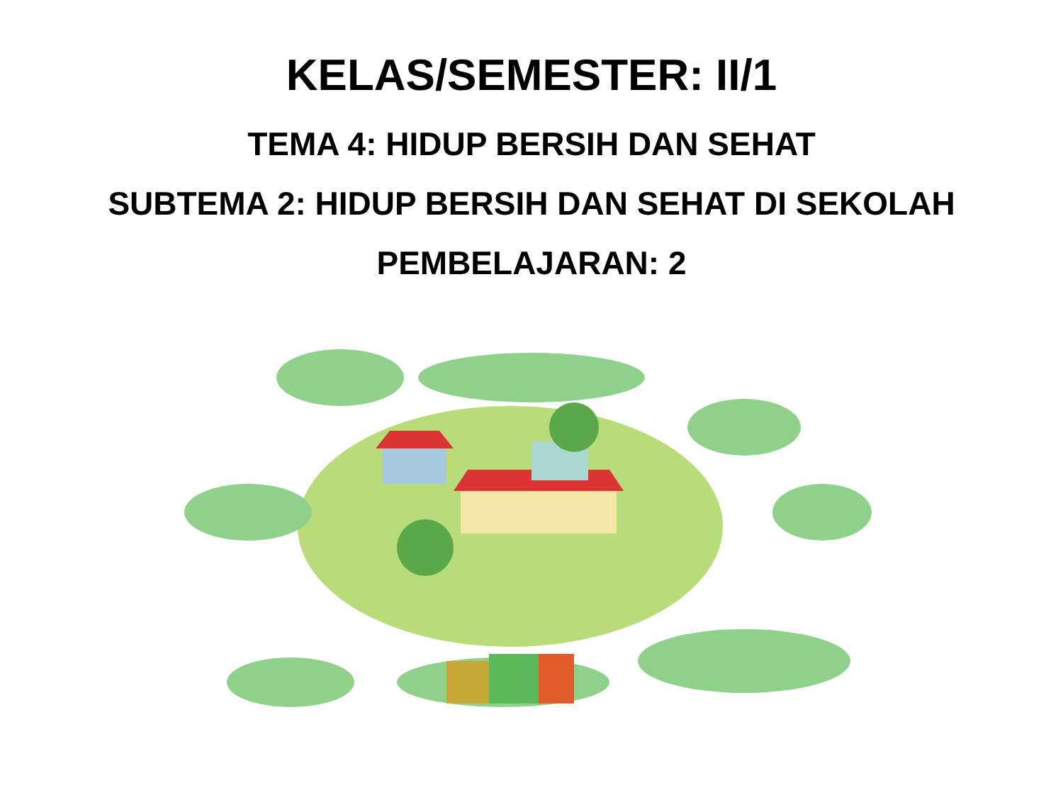KELAS/SEMESTER: II/1
TEMA 4: HIDUP BERSIH DAN SEHAT
SUBTEMA 2: HIDUP BERSIH DAN SEHAT DI SEKOLAH
PEMBELAJARAN: 2